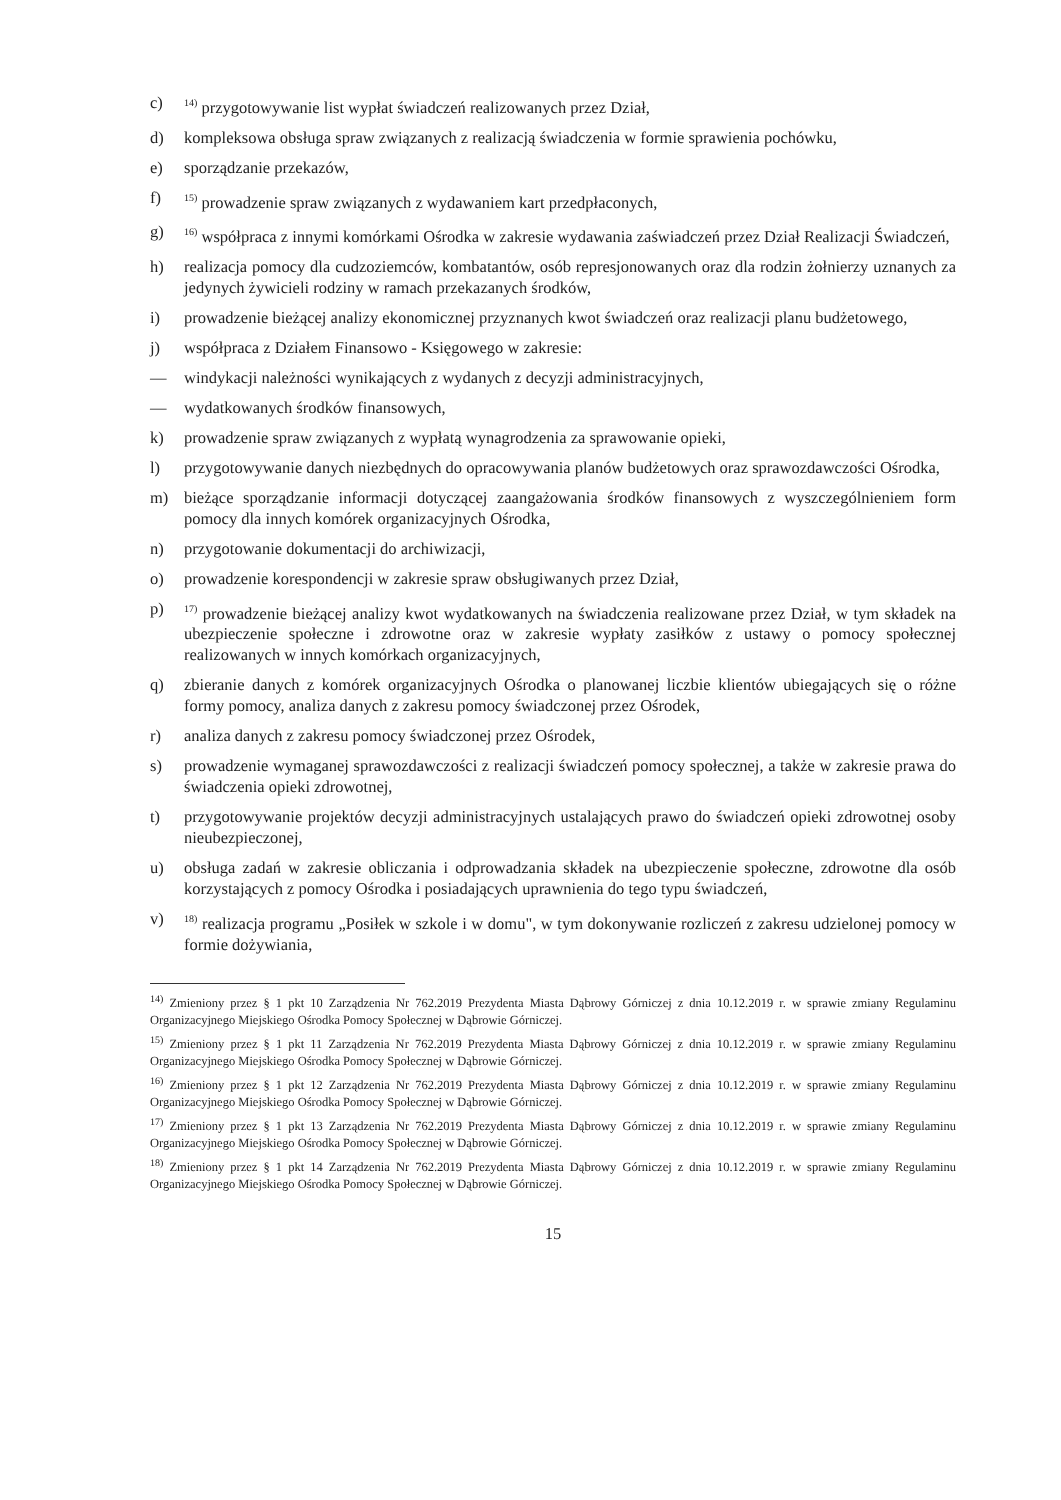c) <sup>14)</sup> przygotowywanie list wypłat świadczeń realizowanych przez Dział,
d) kompleksowa obsługa spraw związanych z realizacją świadczenia w formie sprawienia pochówku,
e) sporządzanie przekazów,
f) <sup>15)</sup> prowadzenie spraw związanych z wydawaniem kart przedpłaconych,
g) <sup>16)</sup> współpraca z innymi komórkami Ośrodka w zakresie wydawania zaświadczeń przez Dział Realizacji Świadczeń,
h) realizacja pomocy dla cudzoziemców, kombatantów, osób represjonowanych oraz dla rodzin żołnierzy uznanych za jedynych żywicieli rodziny w ramach przekazanych środków,
i) prowadzenie bieżącej analizy ekonomicznej przyznanych kwot świadczeń oraz realizacji planu budżetowego,
j) współpraca z Działem Finansowo - Księgowego w zakresie:
— windykacji należności wynikających z wydanych z decyzji administracyjnych,
— wydatkowanych środków finansowych,
k) prowadzenie spraw związanych z wypłatą wynagrodzenia za sprawowanie opieki,
l) przygotowywanie danych niezbędnych do opracowywania planów budżetowych oraz sprawozdawczości Ośrodka,
m) bieżące sporządzanie informacji dotyczącej zaangażowania środków finansowych z wyszczególnieniem form pomocy dla innych komórek organizacyjnych Ośrodka,
n) przygotowanie dokumentacji do archiwizacji,
o) prowadzenie korespondencji w zakresie spraw obsługiwanych przez Dział,
p) <sup>17)</sup> prowadzenie bieżącej analizy kwot wydatkowanych na świadczenia realizowane przez Dział, w tym składek na ubezpieczenie społeczne i zdrowotne oraz w zakresie wypłaty zasiłków z ustawy o pomocy społecznej realizowanych w innych komórkach organizacyjnych,
q) zbieranie danych z komórek organizacyjnych Ośrodka o planowanej liczbie klientów ubiegających się o różne formy pomocy, analiza danych z zakresu pomocy świadczonej przez Ośrodek,
r) analiza danych z zakresu pomocy świadczonej przez Ośrodek,
s) prowadzenie wymaganej sprawozdawczości z realizacji świadczeń pomocy społecznej, a także w zakresie prawa do świadczenia opieki zdrowotnej,
t) przygotowywanie projektów decyzji administracyjnych ustalających prawo do świadczeń opieki zdrowotnej osoby nieubezpieczonej,
u) obsługa zadań w zakresie obliczania i odprowadzania składek na ubezpieczenie społeczne, zdrowotne dla osób korzystających z pomocy Ośrodka i posiadających uprawnienia do tego typu świadczeń,
v) <sup>18)</sup> realizacja programu „Posiłek w szkole i w domu", w tym dokonywanie rozliczeń z zakresu udzielonej pomocy w formie dożywiania,
<sup>14)</sup> Zmieniony przez § 1 pkt 10 Zarządzenia Nr 762.2019 Prezydenta Miasta Dąbrowy Górniczej z dnia 10.12.2019 r. w sprawie zmiany Regulaminu Organizacyjnego Miejskiego Ośrodka Pomocy Społecznej w Dąbrowie Górniczej.
<sup>15)</sup> Zmieniony przez § 1 pkt 11 Zarządzenia Nr 762.2019 Prezydenta Miasta Dąbrowy Górniczej z dnia 10.12.2019 r. w sprawie zmiany Regulaminu Organizacyjnego Miejskiego Ośrodka Pomocy Społecznej w Dąbrowie Górniczej.
<sup>16)</sup> Zmieniony przez § 1 pkt 12 Zarządzenia Nr 762.2019 Prezydenta Miasta Dąbrowy Górniczej z dnia 10.12.2019 r. w sprawie zmiany Regulaminu Organizacyjnego Miejskiego Ośrodka Pomocy Społecznej w Dąbrowie Górniczej.
<sup>17)</sup> Zmieniony przez § 1 pkt 13 Zarządzenia Nr 762.2019 Prezydenta Miasta Dąbrowy Górniczej z dnia 10.12.2019 r. w sprawie zmiany Regulaminu Organizacyjnego Miejskiego Ośrodka Pomocy Społecznej w Dąbrowie Górniczej.
<sup>18)</sup> Zmieniony przez § 1 pkt 14 Zarządzenia Nr 762.2019 Prezydenta Miasta Dąbrowy Górniczej z dnia 10.12.2019 r. w sprawie zmiany Regulaminu Organizacyjnego Miejskiego Ośrodka Pomocy Społecznej w Dąbrowie Górniczej.
15